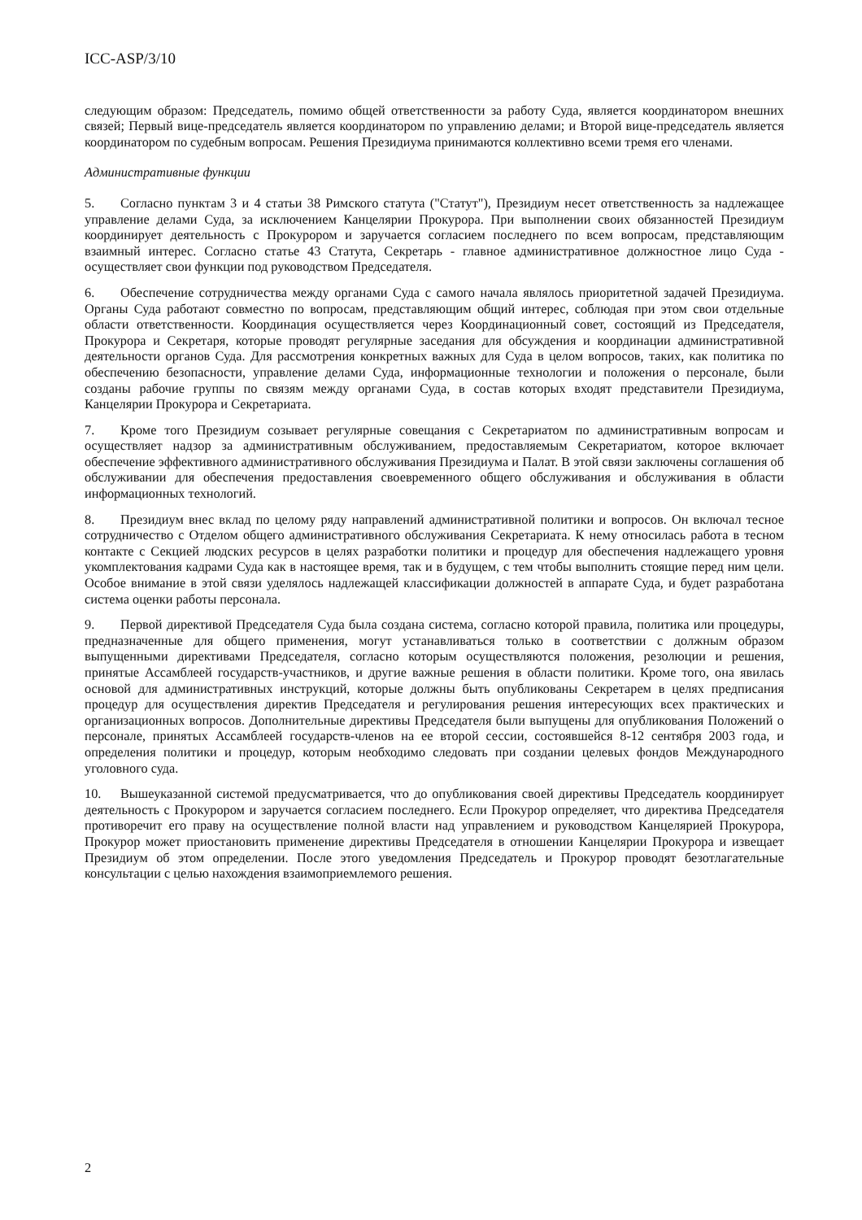ICC-ASP/3/10
следующим образом: Председатель, помимо общей ответственности за работу Суда, является координатором внешних связей; Первый вице-председатель является координатором по управлению делами; и Второй вице-председатель является координатором по судебным вопросам. Решения Президиума принимаются коллективно всеми тремя его членами.
Административные функции
5. Согласно пунктам 3 и 4 статьи 38 Римского статута ("Статут"), Президиум несет ответственность за надлежащее управление делами Суда, за исключением Канцелярии Прокурора. При выполнении своих обязанностей Президиум координирует деятельность с Прокурором и заручается согласием последнего по всем вопросам, представляющим взаимный интерес. Согласно статье 43 Статута, Секретарь - главное административное должностное лицо Суда - осуществляет свои функции под руководством Председателя.
6. Обеспечение сотрудничества между органами Суда с самого начала являлось приоритетной задачей Президиума. Органы Суда работают совместно по вопросам, представляющим общий интерес, соблюдая при этом свои отдельные области ответственности. Координация осуществляется через Координационный совет, состоящий из Председателя, Прокурора и Секретаря, которые проводят регулярные заседания для обсуждения и координации административной деятельности органов Суда. Для рассмотрения конкретных важных для Суда в целом вопросов, таких, как политика по обеспечению безопасности, управление делами Суда, информационные технологии и положения о персонале, были созданы рабочие группы по связям между органами Суда, в состав которых входят представители Президиума, Канцелярии Прокурора и Секретариата.
7. Кроме того Президиум созывает регулярные совещания с Секретариатом по административным вопросам и осуществляет надзор за административным обслуживанием, предоставляемым Секретариатом, которое включает обеспечение эффективного административного обслуживания Президиума и Палат. В этой связи заключены соглашения об обслуживании для обеспечения предоставления своевременного общего обслуживания и обслуживания в области информационных технологий.
8. Президиум внес вклад по целому ряду направлений административной политики и вопросов. Он включал тесное сотрудничество с Отделом общего административного обслуживания Секретариата. К нему относилась работа в тесном контакте с Секцией людских ресурсов в целях разработки политики и процедур для обеспечения надлежащего уровня укомплектования кадрами Суда как в настоящее время, так и в будущем, с тем чтобы выполнить стоящие перед ним цели. Особое внимание в этой связи уделялось надлежащей классификации должностей в аппарате Суда, и будет разработана система оценки работы персонала.
9. Первой директивой Председателя Суда была создана система, согласно которой правила, политика или процедуры, предназначенные для общего применения, могут устанавливаться только в соответствии с должным образом выпущенными директивами Председателя, согласно которым осуществляются положения, резолюции и решения, принятые Ассамблеей государств-участников, и другие важные решения в области политики. Кроме того, она явилась основой для административных инструкций, которые должны быть опубликованы Секретарем в целях предписания процедур для осуществления директив Председателя и регулирования решения интересующих всех практических и организационных вопросов. Дополнительные директивы Председателя были выпущены для опубликования Положений о персонале, принятых Ассамблеей государств-членов на ее второй сессии, состоявшейся 8-12 сентября 2003 года, и определения политики и процедур, которым необходимо следовать при создании целевых фондов Международного уголовного суда.
10. Вышеуказанной системой предусматривается, что до опубликования своей директивы Председатель координирует деятельность с Прокурором и заручается согласием последнего. Если Прокурор определяет, что директива Председателя противоречит его праву на осуществление полной власти над управлением и руководством Канцелярией Прокурора, Прокурор может приостановить применение директивы Председателя в отношении Канцелярии Прокурора и извещает Президиум об этом определении. После этого уведомления Председатель и Прокурор проводят безотлагательные консультации с целью нахождения взаимоприемлемого решения.
2